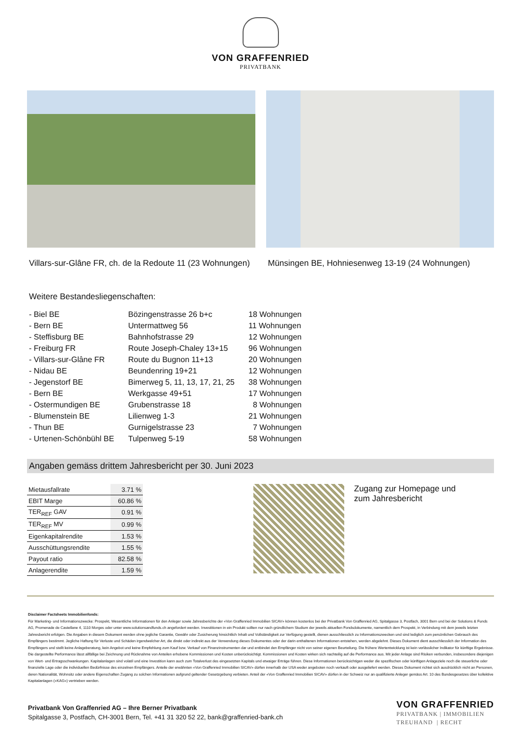VON GRAFFENRIED
PRIVATBANK
Villars-sur-Glâne FR, ch. de la Redoute 11 (23 Wohnungen)
Münsingen BE, Hohniesenweg 13-19 (24 Wohnungen)
Weitere Bestandesliegenschaften:
| - Biel BE | Bözingenstrasse 26 b+c | 18 Wohnungen |
| - Bern BE | Untermattweg 56 | 11 Wohnungen |
| - Steffisburg BE | Bahnhofstrasse 29 | 12 Wohnungen |
| - Freiburg FR | Route Joseph-Chaley 13+15 | 96 Wohnungen |
| - Villars-sur-Glâne FR | Route du Bugnon 11+13 | 20 Wohnungen |
| - Nidau BE | Beundenring 19+21 | 12 Wohnungen |
| - Jegenstorf BE | Bimerweg 5, 11, 13, 17, 21, 25 | 38 Wohnungen |
| - Bern BE | Werkgasse 49+51 | 17 Wohnungen |
| - Ostermundigen BE | Grubenstrasse 18 | 8 Wohnungen |
| - Blumenstein BE | Lilienweg 1-3 | 21 Wohnungen |
| - Thun BE | Gurnigelstrasse 23 | 7 Wohnungen |
| - Urtenen-Schönbühl BE | Tulpenweg 5-19 | 58 Wohnungen |
Angaben gemäss drittem Jahresbericht per 30. Juni 2023
| Mietausfallrate | 3.71 % |
| EBIT Marge | 60.86 % |
| TER<sub>REF</sub> GAV | 0.91 % |
| TER<sub>REF</sub> MV | 0.99 % |
| Eigenkapitalrendite | 1.53 % |
| Ausschüttungsrendite | 1.55 % |
| Payout ratio | 82.58 % |
| Anlagerendite | 1.59 % |
Zugang zur Homepage und
zum Jahresbericht
Disclaimer Factsheets Immobilienfonds:
Für Marketing- und Informationszwecke: Prospekt, Wesentliche Informationen für den Anleger sowie Jahresberichte der «Von Graffenried Immobilien SICAV» können kostenlos bei der Privatbank Von Graffenried AG, Spitalgasse 3, Postfach, 3001 Bern und bei der Solutions & Funds AG, Promenade de Castellane 4, 1110 Morges oder unter www.solutionsandfunds.ch angefordert werden. Investitionen in ein Produkt sollten nur nach gründlichem Studium der jeweils aktuellen Fondsdokumente, namentlich dem Prospekt, in Verbindung mit dem jeweils letzten Jahresbericht erfolgen. Die Angaben in diesem Dokument werden ohne jegliche Garantie, Gewähr oder Zusicherung hinsichtlich Inhalt und Vollständigkeit zur Verfügung gestellt, dienen ausschliesslich zu Informationszwecken und sind lediglich zum persönlichen Gebrauch des Empfängers bestimmt. Jegliche Haftung für Verluste und Schäden irgendwelcher Art, die direkt oder indirekt aus der Verwendung dieses Dokumentes oder der darin enthaltenen Informationen entstehen, werden abgelehnt. Dieses Dokument dient ausschliesslich der Information des Empfängers und stellt keine Anlageberatung, kein Angebot und keine Empfehlung zum Kauf bzw. Verkauf von Finanzinstrumenten dar und entbindet den Empfänger nicht von seiner eigenen Beurteilung. Die frühere Wertentwicklung ist kein verlässlicher Indikator für künftige Ergebnisse. Die dargestellte Performance lässt allfällige bei Zeichnung und Rücknahme von Anteilen erhobene Kommissionen und Kosten unberücksichtigt. Kommissionen und Kosten wirken sich nachteilig auf die Performance aus. Mit jeder Anlage sind Risiken verbunden, insbesondere diejenigen von Wert- und Ertragsschwankungen. Kapitalanlagen sind volatil und eine Investition kann auch zum Totalverlust des eingesetzten Kapitals und etwaiger Erträge führen. Diese Informationen berücksichtigen weder die spezifischen oder künftigen Anlageziele noch die steuerliche oder finanzielle Lage oder die individuellen Bedürfnisse des einzelnen Empfängers. Anteile der erwähnten «Von Graffenried Immobilien SICAV» dürfen innerhalb der USA weder angeboten noch verkauft oder ausgeliefert werden. Dieses Dokument richtet sich ausdrücklich nicht an Personen, deren Nationalität, Wohnsitz oder andere Eigenschaften Zugang zu solchen Informationen aufgrund geltender Gesetzgebung verbieten. Anteil der «Von Graffenried Immobilien SICAV» dürfen in der Schweiz nur an qualifizierte Anleger gemäss Art. 10 des Bundesgesetzes über kollektive Kapitalanlagen («KAG») vertrieben werden.
Privatbank Von Graffenried AG – Ihre Berner Privatbank
Spitalgasse 3, Postfach, CH-3001 Bern, Tel. +41 31 320 52 22, bank@graffenried-bank.ch
VON GRAFFENRIED
PRIVATBANK | IMMOBILIEN
TREUHAND | RECHT